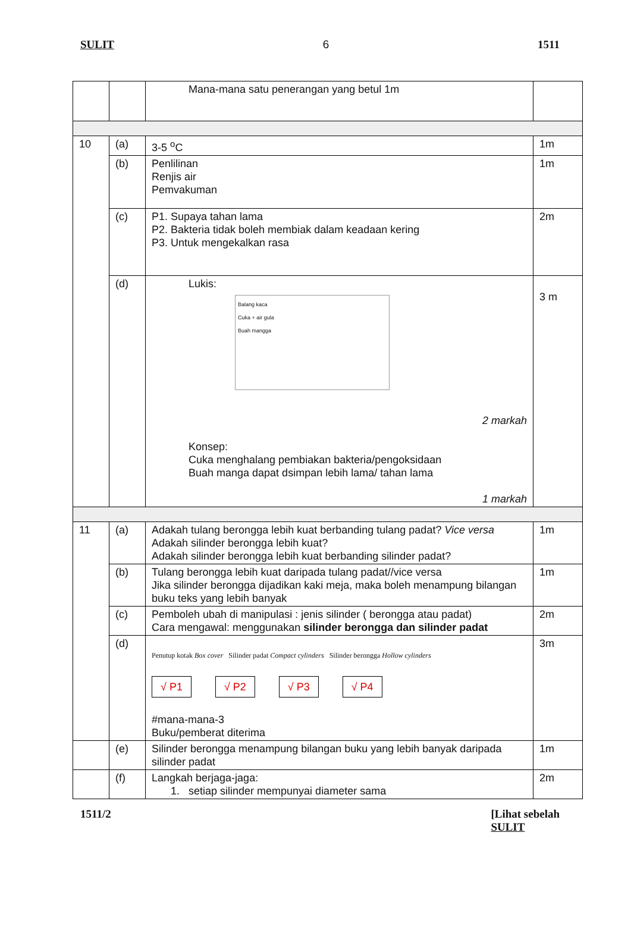SULIT 6 1511
| | | Mana-mana satu penerangan yang betul 1m | |
| 10 | (a) | 3-5 <sup>o</sup>C | 1m |
| | (b) | Penlilinan Renjis air Pemvakuman | 1m |
| | (c) | P1. Supaya tahan lama P2. Bakteria tidak boleh membiak dalam keadaan kering P3. Untuk mengekalkan rasa | 2m |
| | (d) | Lukis: Balang kaca Cuka + air gula Buah mangga 2 markah Konsep: Cuka menghalang pembiakan bakteria/pengoksidaan Buah manga dapat dsimpan lebih lama/ tahan lama 1 markah | 3 m |
| 11 | (a) | Adakah tulang berongga lebih kuat berbanding tulang padat? Vice versa Adakah silinder berongga lebih kuat? Adakah silinder berongga lebih kuat berbanding silinder padat? | 1m |
| | (b) | Tulang berongga lebih kuat daripada tulang padat//vice versa Jika silinder berongga dijadikan kaki meja, maka boleh menampung bilangan buku teks yang lebih banyak | 1m |
| | (c) | Pemboleh ubah di manipulasi : jenis silinder ( berongga atau padat) Cara mengawal: menggunakan silinder berongga dan silinder padat | 2m |
| | (d) | Penutup kotak Box cover Silinder padat Compact cylinders Silinder berongga Hollow cylinders √ P1 √ P2 √ P3 √ P4 #mana-mana-3 Buku/pemberat diterima | 3m |
| | (e) | Silinder berongga menampung bilangan buku yang lebih banyak daripada silinder padat | 1m |
| | (f) | Langkah berjaga-jaga: 1. setiap silinder mempunyai diameter sama | 2m |
1511/2 [Lihat sebelah
SULIT